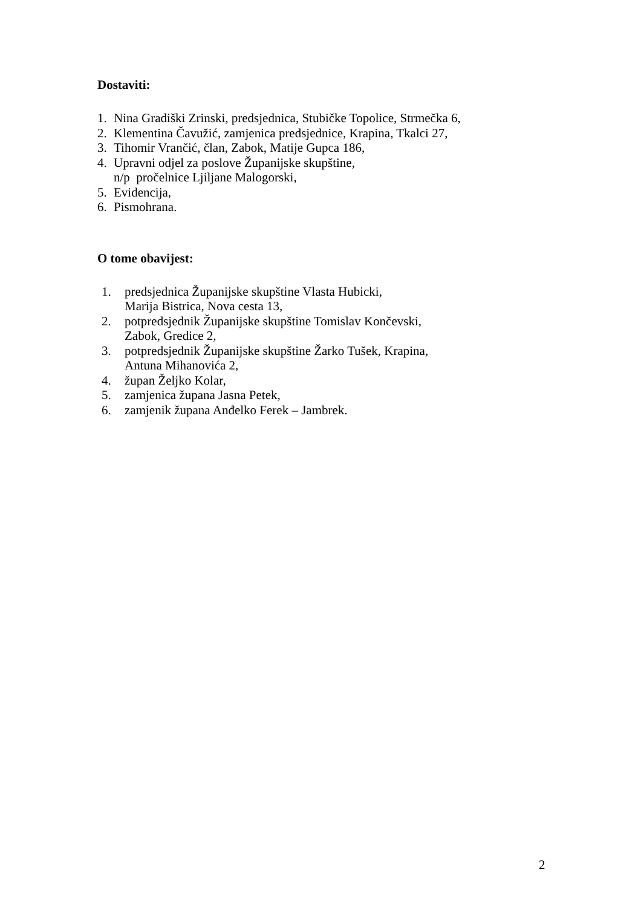Dostaviti:
1. Nina Gradiški Zrinski, predsjednica, Stubičke Topolice, Strmečka 6,
2. Klementina Čavužić, zamjenica predsjednice, Krapina, Tkalci 27,
3. Tihomir Vrančić, član, Zabok, Matije Gupca 186,
4. Upravni odjel za poslove Županijske skupštine,
n/p pročelnice Ljiljane Malogorski,
5. Evidencija,
6. Pismohrana.
O tome obavijest:
1. predsjednica Županijske skupštine Vlasta Hubicki,
Marija Bistrica, Nova cesta 13,
2. potpredsjednik Županijske skupštine Tomislav Končevski,
Zabok, Gredice 2,
3. potpredsjednik Županijske skupštine Žarko Tušek, Krapina,
Antuna Mihanovića 2,
4. župan Željko Kolar,
5. zamjenica župana Jasna Petek,
6. zamjenik župana Anđelko Ferek – Jambrek.
2